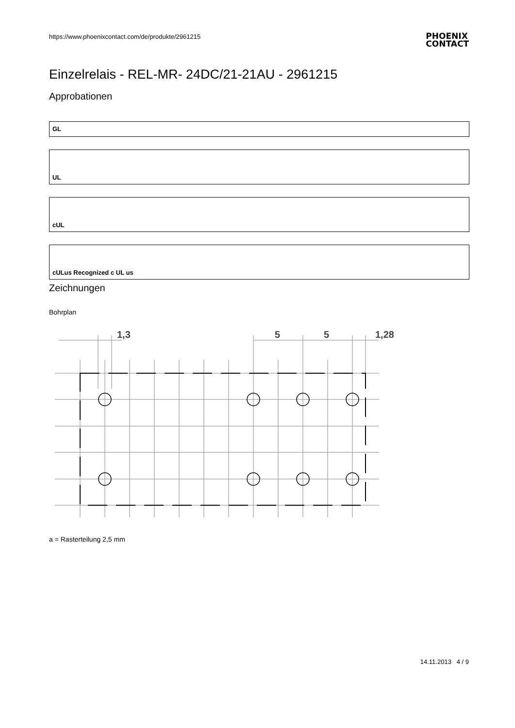https://www.phoenixcontact.com/de/produkte/2961215
PHOENIX
CONTACT
Einzelrelais - REL-MR- 24DC/21-21AU - 2961215
Approbationen
GL
UL
cUL
cULus Recognized c UL us
Zeichnungen
Bohrplan
1,3
5
5
1,28
a = Rasterteilung 2,5 mm
14.11.2013 4 / 9